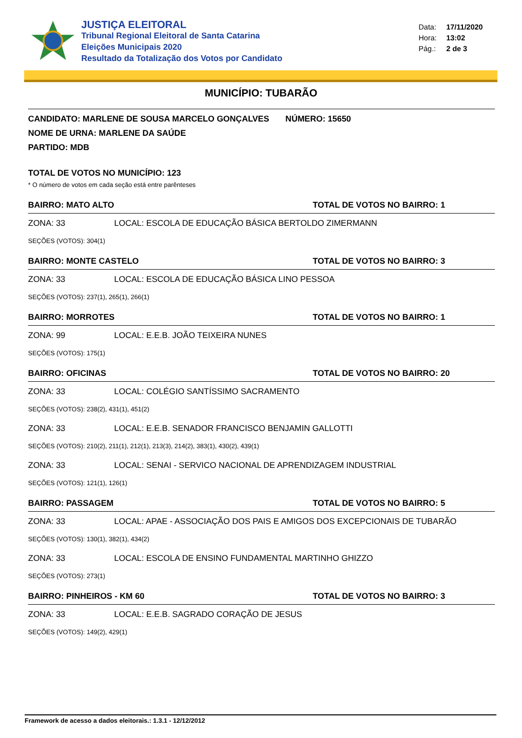JUSTIÇA ELEITORAL
Tribunal Regional Eleitoral de Santa Catarina
Eleições Municipais 2020
Resultado da Totalização dos Votos por Candidato
Data: 17/11/2020
Hora: 13:02
Pág.: 2 de 3
MUNICÍPIO: TUBARÃO
CANDIDATO: MARLENE DE SOUSA MARCELO GONÇALVES NÚMERO: 15650
NOME DE URNA: MARLENE DA SAÚDE
PARTIDO: MDB
TOTAL DE VOTOS NO MUNICÍPIO: 123
* O número de votos em cada seção está entre parênteses
BAIRRO: MATO ALTO TOTAL DE VOTOS NO BAIRRO: 1
ZONA: 33 LOCAL: ESCOLA DE EDUCAÇÃO BÁSICA BERTOLDO ZIMERMANN
SEÇÕES (VOTOS): 304(1)
BAIRRO: MONTE CASTELO TOTAL DE VOTOS NO BAIRRO: 3
ZONA: 33 LOCAL: ESCOLA DE EDUCAÇÃO BÁSICA LINO PESSOA
SEÇÕES (VOTOS): 237(1), 265(1), 266(1)
BAIRRO: MORROTES TOTAL DE VOTOS NO BAIRRO: 1
ZONA: 99 LOCAL: E.E.B. JOÃO TEIXEIRA NUNES
SEÇÕES (VOTOS): 175(1)
BAIRRO: OFICINAS TOTAL DE VOTOS NO BAIRRO: 20
ZONA: 33 LOCAL: COLÉGIO SANTÍSSIMO SACRAMENTO
SEÇÕES (VOTOS): 238(2), 431(1), 451(2)
ZONA: 33 LOCAL: E.E.B. SENADOR FRANCISCO BENJAMIN GALLOTTI
SEÇÕES (VOTOS): 210(2), 211(1), 212(1), 213(3), 214(2), 383(1), 430(2), 439(1)
ZONA: 33 LOCAL: SENAI - SERVICO NACIONAL DE APRENDIZAGEM INDUSTRIAL
SEÇÕES (VOTOS): 121(1), 126(1)
BAIRRO: PASSAGEM TOTAL DE VOTOS NO BAIRRO: 5
ZONA: 33 LOCAL: APAE - ASSOCIAÇÃO DOS PAIS E AMIGOS DOS EXCEPCIONAIS DE TUBARÃO
SEÇÕES (VOTOS): 130(1), 382(1), 434(2)
ZONA: 33 LOCAL: ESCOLA DE ENSINO FUNDAMENTAL MARTINHO GHIZZO
SEÇÕES (VOTOS): 273(1)
BAIRRO: PINHEIROS - KM 60 TOTAL DE VOTOS NO BAIRRO: 3
ZONA: 33 LOCAL: E.E.B. SAGRADO CORAÇÃO DE JESUS
SEÇÕES (VOTOS): 149(2), 429(1)
Framework de acesso a dados eleitorais.: 1.3.1 - 12/12/2012